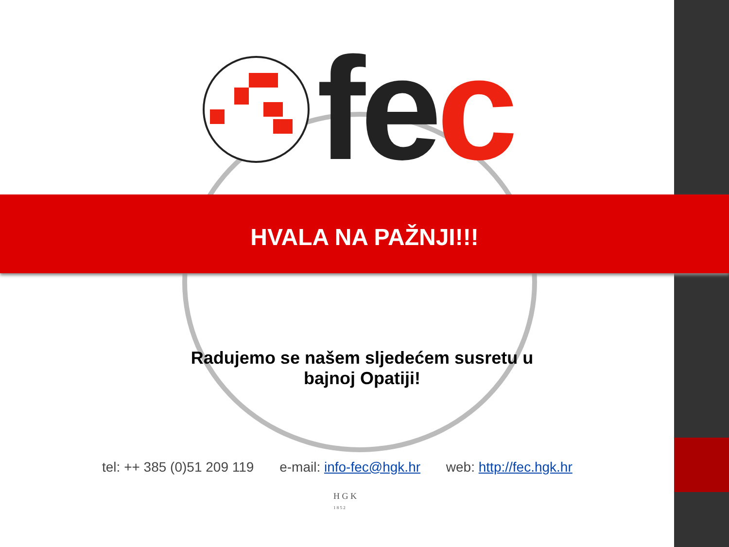fec
HVALA NA PAŽNJI!!!
Radujemo se našem sljedećem susretu u bajnoj Opatiji!
tel: ++ 385 (0)51 209 119 e-mail: info-fec@hgk.hr web: http://fec.hgk.hr
H G K
1 8 5 2